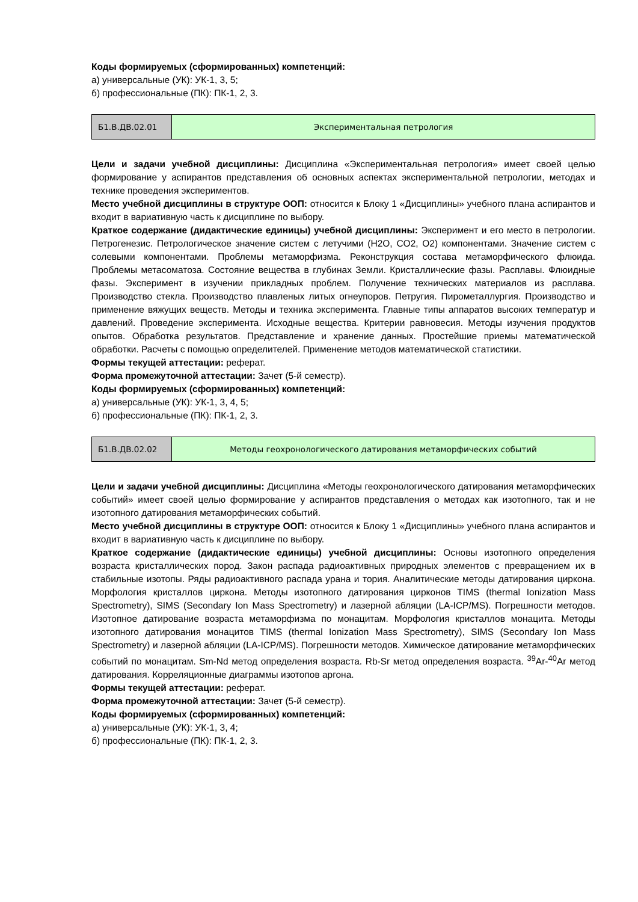Коды формируемых (сформированных) компетенций:
а) универсальные (УК): УК-1, 3, 5;
б) профессиональные (ПК): ПК-1, 2, 3.
| Б1.В.ДВ.02.01 | Экспериментальная петрология |
Цели и задачи учебной дисциплины: Дисциплина «Экспериментальная петрология» имеет своей целью формирование у аспирантов представления об основных аспектах экспериментальной петрологии, методах и технике проведения экспериментов.
Место учебной дисциплины в структуре ООП: относится к Блоку 1 «Дисциплины» учебного плана аспирантов и входит в вариативную часть к дисциплине по выбору.
Краткое содержание (дидактические единицы) учебной дисциплины: Эксперимент и его место в петрологии. Петрогенезис. Петрологическое значение систем с летучими (H2O, CO2, O2) компонентами. Значение систем с солевыми компонентами. Проблемы метаморфизма. Реконструкция состава метаморфического флюида. Проблемы метасоматоза. Состояние вещества в глубинах Земли. Кристаллические фазы. Расплавы. Флюидные фазы. Эксперимент в изучении прикладных проблем. Получение технических материалов из расплава. Производство стекла. Производство плавленых литых огнеупоров. Петругия. Пирометаллургия. Производство и применение вяжущих веществ. Методы и техника эксперимента. Главные типы аппаратов высоких температур и давлений. Проведение эксперимента. Исходные вещества. Критерии равновесия. Методы изучения продуктов опытов. Обработка результатов. Представление и хранение данных. Простейшие приемы математической обработки. Расчеты с помощью определителей. Применение методов математической статистики.
Формы текущей аттестации: реферат.
Форма промежуточной аттестации: Зачет (5-й семестр).
Коды формируемых (сформированных) компетенций:
а) универсальные (УК): УК-1, 3, 4, 5;
б) профессиональные (ПК): ПК-1, 2, 3.
| Б1.В.ДВ.02.02 | Методы геохронологического датирования метаморфических событий |
Цели и задачи учебной дисциплины: Дисциплина «Методы геохронологического датирования метаморфических событий» имеет своей целью формирование у аспирантов представления о методах как изотопного, так и не изотопного датирования метаморфических событий.
Место учебной дисциплины в структуре ООП: относится к Блоку 1 «Дисциплины» учебного плана аспирантов и входит в вариативную часть к дисциплине по выбору.
Краткое содержание (дидактические единицы) учебной дисциплины: Основы изотопного определения возраста кристаллических пород. Закон распада радиоактивных природных элементов с превращением их в стабильные изотопы. Ряды радиоактивного распада урана и тория. Аналитические методы датирования циркона. Морфология кристаллов циркона. Методы изотопного датирования цирконов TIMS (thermal Ionization Mass Spectrometry), SIMS (Secondary Ion Mass Spectrometry) и лазерной абляции (LA-ICP/MS). Погрешности методов. Изотопное датирование возраста метаморфизма по монацитам. Морфология кристаллов монацита. Методы изотопного датирования монацитов TIMS (thermal Ionization Mass Spectrometry), SIMS (Secondary Ion Mass Spectrometry) и лазерной абляции (LA-ICP/MS). Погрешности методов. Химическое датирование метаморфических событий по монацитам. Sm-Nd метод определения возраста. Rb-Sr метод определения возраста. <sup>39</sup>Ar-<sup>40</sup>Ar метод датирования. Корреляционные диаграммы изотопов аргона.
Формы текущей аттестации: реферат.
Форма промежуточной аттестации: Зачет (5-й семестр).
Коды формируемых (сформированных) компетенций:
а) универсальные (УК): УК-1, 3, 4;
б) профессиональные (ПК): ПК-1, 2, 3.